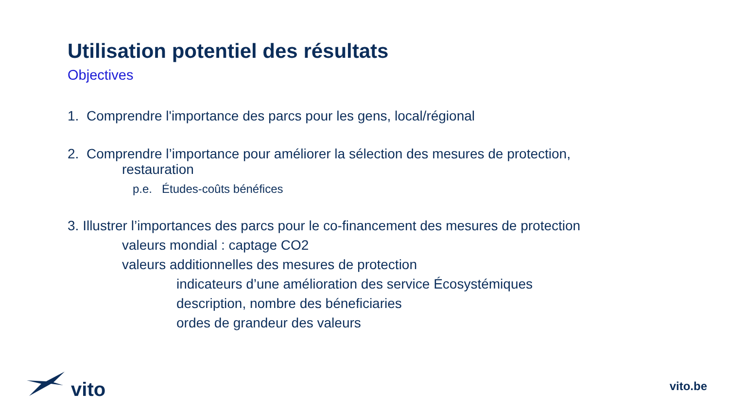Utilisation potentiel des résultats
Objectives
1. Comprendre l'importance des parcs pour les gens, local/régional
2. Comprendre l’importance pour améliorer la sélection des mesures de protection,
restauration
p.e. Études-coûts bénéfices
3. Illustrer l’importances des parcs pour le co-financement des mesures de protection
valeurs mondial : captage CO2
valeurs additionnelles des mesures de protection
indicateurs d’une amélioration des service Écosystémiques
description, nombre des béneficiaries
ordes de grandeur des valeurs
vito
vito.be